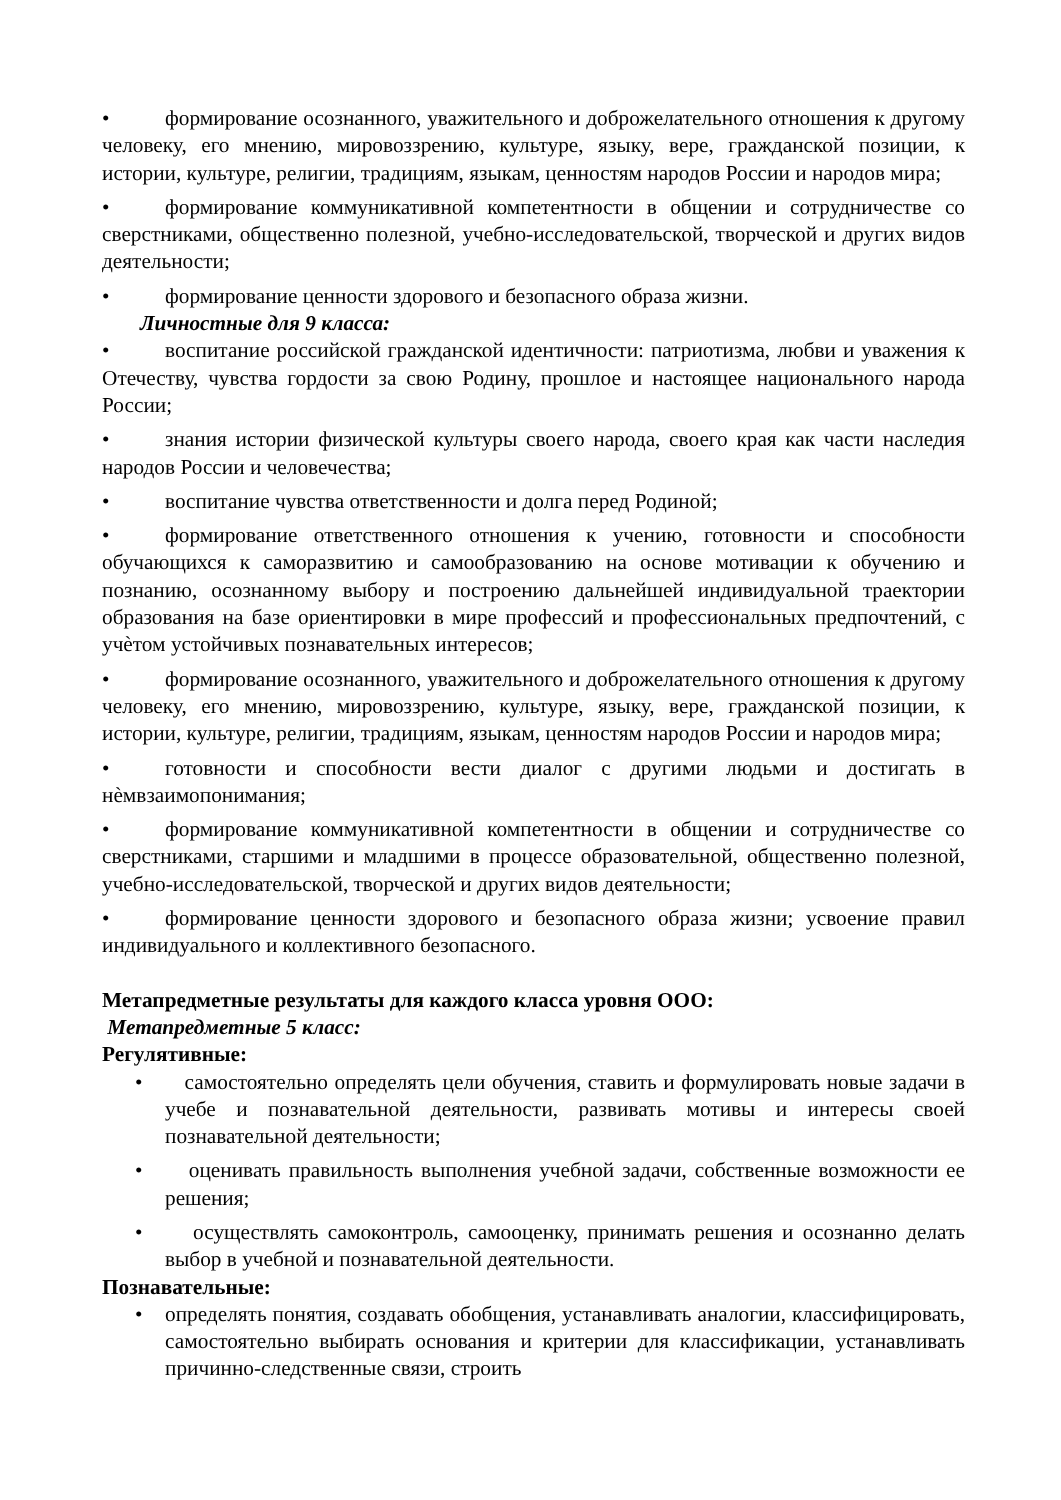• формирование осознанного, уважительного и доброжелательного отношения к другому человеку, его мнению, мировоззрению, культуре, языку, вере, гражданской позиции, к истории, культуре, религии, традициям, языкам, ценностям народов России и народов мира;
• формирование коммуникативной компетентности в общении и сотрудничестве со сверстниками, общественно полезной, учебно-исследовательской, творческой и других видов деятельности;
• формирование ценности здорового и безопасного образа жизни.
Личностные для 9 класса:
• воспитание российской гражданской идентичности: патриотизма, любви и уважения к Отечеству, чувства гордости за свою Родину, прошлое и настоящее национального народа России;
• знания истории физической культуры своего народа, своего края как части наследия народов России и человечества;
• воспитание чувства ответственности и долга перед Родиной;
• формирование ответственного отношения к учению, готовности и способности обучающихся к саморазвитию и самообразованию на основе мотивации к обучению и познанию, осознанному выбору и построению дальнейшей индивидуальной траектории образования на базе ориентировки в мире профессий и профессиональных предпочтений, с учѐтом устойчивых познавательных интересов;
• формирование осознанного, уважительного и доброжелательного отношения к другому человеку, его мнению, мировоззрению, культуре, языку, вере, гражданской позиции, к истории, культуре, религии, традициям, языкам, ценностям народов России и народов мира;
• готовности и способности вести диалог с другими людьми и достигать в нѐмвзаимопонимания;
• формирование коммуникативной компетентности в общении и сотрудничестве со сверстниками, старшими и младшими в процессе образовательной, общественно полезной, учебно-исследовательской, творческой и других видов деятельности;
• формирование ценности здорового и безопасного образа жизни; усвоение правил индивидуального и коллективного безопасного.
Метапредметные результаты для каждого класса уровня ООО:
Метапредметные 5 класс:
Регулятивные:
• самостоятельно определять цели обучения, ставить и формулировать новые задачи в учебе и познавательной деятельности, развивать мотивы и интересы своей познавательной деятельности;
• оценивать правильность выполнения учебной задачи, собственные возможности ее решения;
• осуществлять самоконтроль, самооценку, принимать решения и осознанно делать выбор в учебной и познавательной деятельности.
Познавательные:
• определять понятия, создавать обобщения, устанавливать аналогии, классифицировать, самостоятельно выбирать основания и критерии для классификации, устанавливать причинно-следственные связи, строить